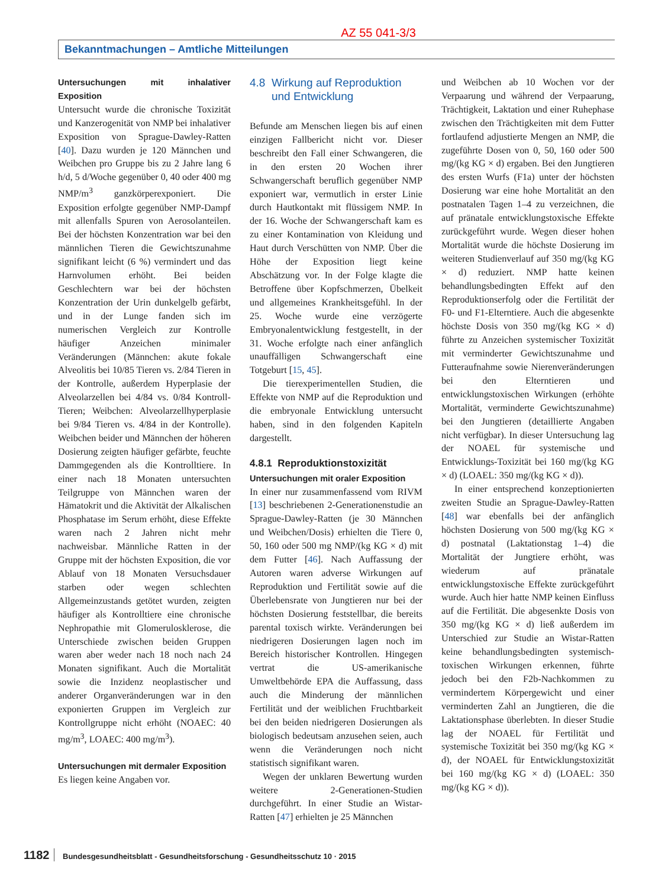AZ 55 041-3/3
Bekanntmachungen – Amtliche Mitteilungen
Untersuchungen mit inhalativer Exposition
Untersucht wurde die chronische Toxizität und Kanzerogenität von NMP bei inhalativer Exposition von Sprague-Dawley-Ratten [40]. Dazu wurden je 120 Männchen und Weibchen pro Gruppe bis zu 2 Jahre lang 6 h/d, 5 d/Woche gegenüber 0, 40 oder 400 mg NMP/m<sup>3</sup> ganzkörperexponiert. Die Exposition erfolgte gegenüber NMP-Dampf mit allenfalls Spuren von Aerosolanteilen. Bei der höchsten Konzentration war bei den männlichen Tieren die Gewichtszunahme signifikant leicht (6 %) vermindert und das Harnvolumen erhöht. Bei beiden Geschlechtern war bei der höchsten Konzentration der Urin dunkelgelb gefärbt, und in der Lunge fanden sich im numerischen Vergleich zur Kontrolle häufiger Anzeichen minimaler Veränderungen (Männchen: akute fokale Alveolitis bei 10/85 Tieren vs. 2/84 Tieren in der Kontrolle, außerdem Hyperplasie der Alveolarzellen bei 4/84 vs. 0/84 Kontroll-Tieren; Weibchen: Alveolarzellhyperplasie bei 9/84 Tieren vs. 4/84 in der Kontrolle). Weibchen beider und Männchen der höheren Dosierung zeigten häufiger gefärbte, feuchte Dammgegenden als die Kontrolltiere. In einer nach 18 Monaten untersuchten Teilgruppe von Männchen waren der Hämatokrit und die Aktivität der Alkalischen Phosphatase im Serum erhöht, diese Effekte waren nach 2 Jahren nicht mehr nachweisbar. Männliche Ratten in der Gruppe mit der höchsten Exposition, die vor Ablauf von 18 Monaten Versuchsdauer starben oder wegen schlechten Allgemeinzustands getötet wurden, zeigten häufiger als Kontrolltiere eine chronische Nephropathie mit Glomerulosklerose, die Unterschiede zwischen beiden Gruppen waren aber weder nach 18 noch nach 24 Monaten signifikant. Auch die Mortalität sowie die Inzidenz neoplastischer und anderer Organveränderungen war in den exponierten Gruppen im Vergleich zur Kontrollgruppe nicht erhöht (NOAEC: 40 mg/m<sup>3</sup>, LOAEC: 400 mg/m<sup>3</sup>).
Untersuchungen mit dermaler Exposition
Es liegen keine Angaben vor.
4.8 Wirkung auf Reproduktion
und Entwicklung
Befunde am Menschen liegen bis auf einen einzigen Fallbericht nicht vor. Dieser beschreibt den Fall einer Schwangeren, die in den ersten 20 Wochen ihrer Schwangerschaft beruflich gegenüber NMP exponiert war, vermutlich in erster Linie durch Hautkontakt mit flüssigem NMP. In der 16. Woche der Schwangerschaft kam es zu einer Kontamination von Kleidung und Haut durch Verschütten von NMP. Über die Höhe der Exposition liegt keine Abschätzung vor. In der Folge klagte die Betroffene über Kopfschmerzen, Übelkeit und allgemeines Krankheitsgefühl. In der 25. Woche wurde eine verzögerte Embryonalentwicklung festgestellt, in der 31. Woche erfolgte nach einer anfänglich unauffälligen Schwangerschaft eine Totgeburt [15, 45].
Die tierexperimentellen Studien, die Effekte von NMP auf die Reproduktion und die embryonale Entwicklung untersucht haben, sind in den folgenden Kapiteln dargestellt.
4.8.1 Reproduktionstoxizität
Untersuchungen mit oraler Exposition
In einer nur zusammenfassend vom RIVM [13] beschriebenen 2-Generationenstudie an Sprague-Dawley-Ratten (je 30 Männchen und Weibchen/Dosis) erhielten die Tiere 0, 50, 160 oder 500 mg NMP/(kg KG × d) mit dem Futter [46]. Nach Auffassung der Autoren waren adverse Wirkungen auf Reproduktion und Fertilität sowie auf die Überlebensrate von Jungtieren nur bei der höchsten Dosierung feststellbar, die bereits parental toxisch wirkte. Veränderungen bei niedrigeren Dosierungen lagen noch im Bereich historischer Kontrollen. Hingegen vertrat die US-amerikanische Umweltbehörde EPA die Auffassung, dass auch die Minderung der männlichen Fertilität und der weiblichen Fruchtbarkeit bei den beiden niedrigeren Dosierungen als biologisch bedeutsam anzusehen seien, auch wenn die Veränderungen noch nicht statistisch signifikant waren.
Wegen der unklaren Bewertung wurden weitere 2-Generationen-Studien durchgeführt. In einer Studie an Wistar-Ratten [47] erhielten je 25 Männchen
und Weibchen ab 10 Wochen vor der Verpaarung und während der Verpaarung, Trächtigkeit, Laktation und einer Ruhephase zwischen den Trächtigkeiten mit dem Futter fortlaufend adjustierte Mengen an NMP, die zugeführte Dosen von 0, 50, 160 oder 500 mg/(kg KG × d) ergaben. Bei den Jungtieren des ersten Wurfs (F1a) unter der höchsten Dosierung war eine hohe Mortalität an den postnatalen Tagen 1–4 zu verzeichnen, die auf pränatale entwicklungstoxische Effekte zurückgeführt wurde. Wegen dieser hohen Mortalität wurde die höchste Dosierung im weiteren Studienverlauf auf 350 mg/(kg KG × d) reduziert. NMP hatte keinen behandlungsbedingten Effekt auf den Reproduktionserfolg oder die Fertilität der F0- und F1-Elterntiere. Auch die abgesenkte höchste Dosis von 350 mg/(kg KG × d) führte zu Anzeichen systemischer Toxizität mit verminderter Gewichtszunahme und Futteraufnahme sowie Nierenveränderungen bei den Elterntieren und entwicklungstoxischen Wirkungen (erhöhte Mortalität, verminderte Gewichtszunahme) bei den Jungtieren (detaillierte Angaben nicht verfügbar). In dieser Untersuchung lag der NOAEL für systemische und Entwicklungs-Toxizität bei 160 mg/(kg KG × d) (LOAEL: 350 mg/(kg KG × d)).
In einer entsprechend konzeptionierten zweiten Studie an Sprague-Dawley-Ratten [48] war ebenfalls bei der anfänglich höchsten Dosierung von 500 mg/(kg KG × d) postnatal (Laktationstag 1–4) die Mortalität der Jungtiere erhöht, was wiederum auf pränatale entwicklungstoxische Effekte zurückgeführt wurde. Auch hier hatte NMP keinen Einfluss auf die Fertilität. Die abgesenkte Dosis von 350 mg/(kg KG × d) ließ außerdem im Unterschied zur Studie an Wistar-Ratten keine behandlungsbedingten systemisch-toxischen Wirkungen erkennen, führte jedoch bei den F2b-Nachkommen zu vermindertem Körpergewicht und einer verminderten Zahl an Jungtieren, die die Laktationsphase überlebten. In dieser Studie lag der NOAEL für Fertilität und systemische Toxizität bei 350 mg/(kg KG × d), der NOAEL für Entwicklungstoxizität bei 160 mg/(kg KG × d) (LOAEL: 350 mg/(kg KG × d)).
1182 Bundesgesundheitsblatt - Gesundheitsforschung - Gesundheitsschutz 10 · 2015